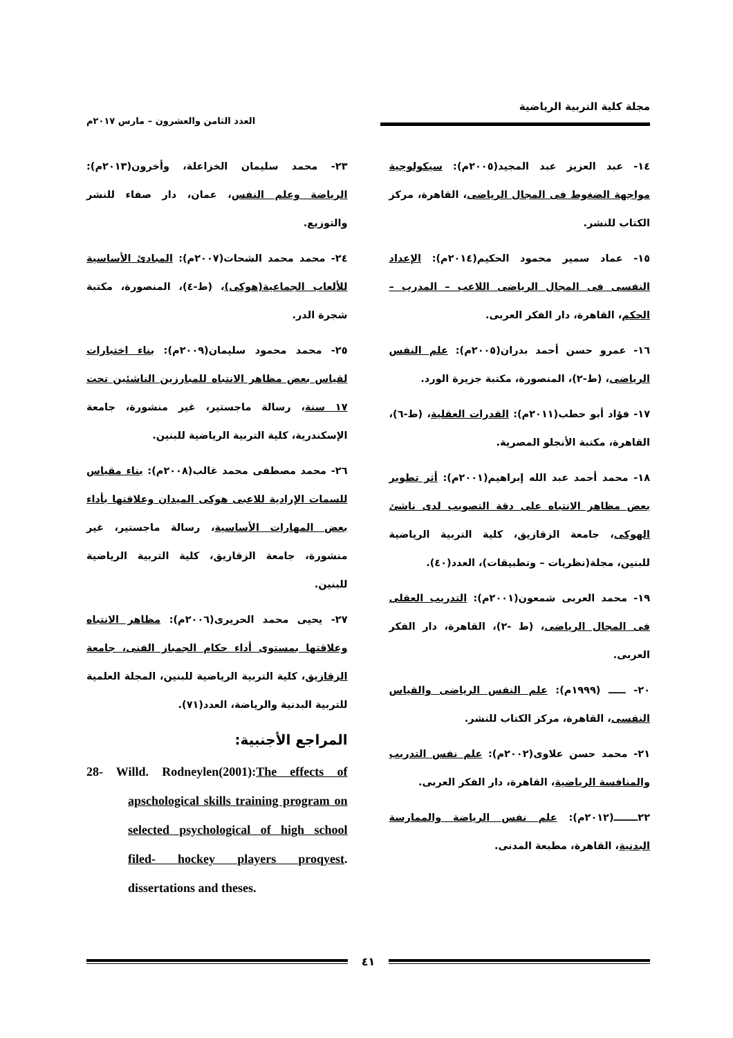مجلة كلية التربية الرياضية
العدد الثامن والعشرون – مارس ٢٠١٧م
١٤- عبد العزيز عبد المجيد(٢٠٠٥م): سيكولوجية مواجهة الضغوط فى المجال الرياضى، القاهرة، مركز الكتاب للنشر.
١٥- عماد سمير محمود الحكيم(٢٠١٤م): الإعداد النفسى فى المجال الرياضى اللاعب – المدرب – الحكم، القاهرة، دار الفكر العربى.
١٦- عمرو حسن أحمد بدران(٢٠٠٥م): علم النفس الرياضى، (ط-٢)، المنصورة، مكتبة جزيرة الورد.
١٧- فؤاد أبو حطب(٢٠١١م): القدرات العقلية، (ط-٦)، القاهرة، مكتبة الأنجلو المصرية.
١٨- محمد أحمد عبد الله إبراهيم(٢٠٠١م): أثر تطوير بعض مظاهر الانتباه على دقة التصويب لدى ناشئ الهوكى، جامعة الزقازيق، كلية التربية الرياضية للبنين، مجلة(نظريات – وتطبيقات)، العدد(٤٠).
١٩- محمد العربى شمعون(٢٠٠١م): التدريب العقلى فى المجال الرياضى، (ط -٢)، القاهرة، دار الفكر العربى.
٢٠- ـــــ (١٩٩٩م): علم النفس الرياضى والقياس النفسى، القاهرة، مركز الكتاب للنشر.
٢١- محمد حسن علاوى(٢٠٠٢م): علم نفس التدريب والمنافسة الرياضية، القاهرة، دار الفكر العربى.
٢٢ـــــــ(٢٠١٢م): علم نفس الرياضة والممارسة البدنية، القاهرة، مطبعة المدنى.
٢٣- محمد سليمان الخزاعلة، وأخرون(٢٠١٣م): الرياضة وعلم النفس، عمان، دار صفاء للنشر والتوزيع.
٢٤- محمد محمد الشحات(٢٠٠٧م): المبادئ الأساسية للألعاب الجماعية(هوكى)، (ط-٤)، المنصورة، مكتبة شجرة الدر.
٢٥- محمد محمود سليمان(٢٠٠٩م): بناء اختبارات لقياس بعض مظاهر الانتباه للمبارزين الناشئين تحت ١٧ سنة، رسالة ماجستير، غير منشورة، جامعة الإسكندرية، كلية التربية الرياضية للبنين.
٢٦- محمد مصطفى محمد غالب(٢٠٠٨م): بناء مقياس للسمات الإرادية للاعبى هوكى الميدان وعلاقتها بأداء بعض المهارات الأساسية، رسالة ماجستير، غير منشورة، جامعة الزقازيق، كلية التربية الرياضية للبنين.
٢٧- يحيى محمد الحريرى(٢٠٠٦م): مظاهر الانتباه وعلاقتها بمستوى أداء حكام الجمباز الفنى، جامعة الزقازيق، كلية التربية الرياضية للبنين، المجلة العلمية للتربية البدنية والرياضة، العدد(٧١).
المراجع الأجنبية:
28- Willd. Rodneylen(2001):The effects of apschological skills training program on selected psychological of high school filed- hockey players proqyest. dissertations and theses.
٤١